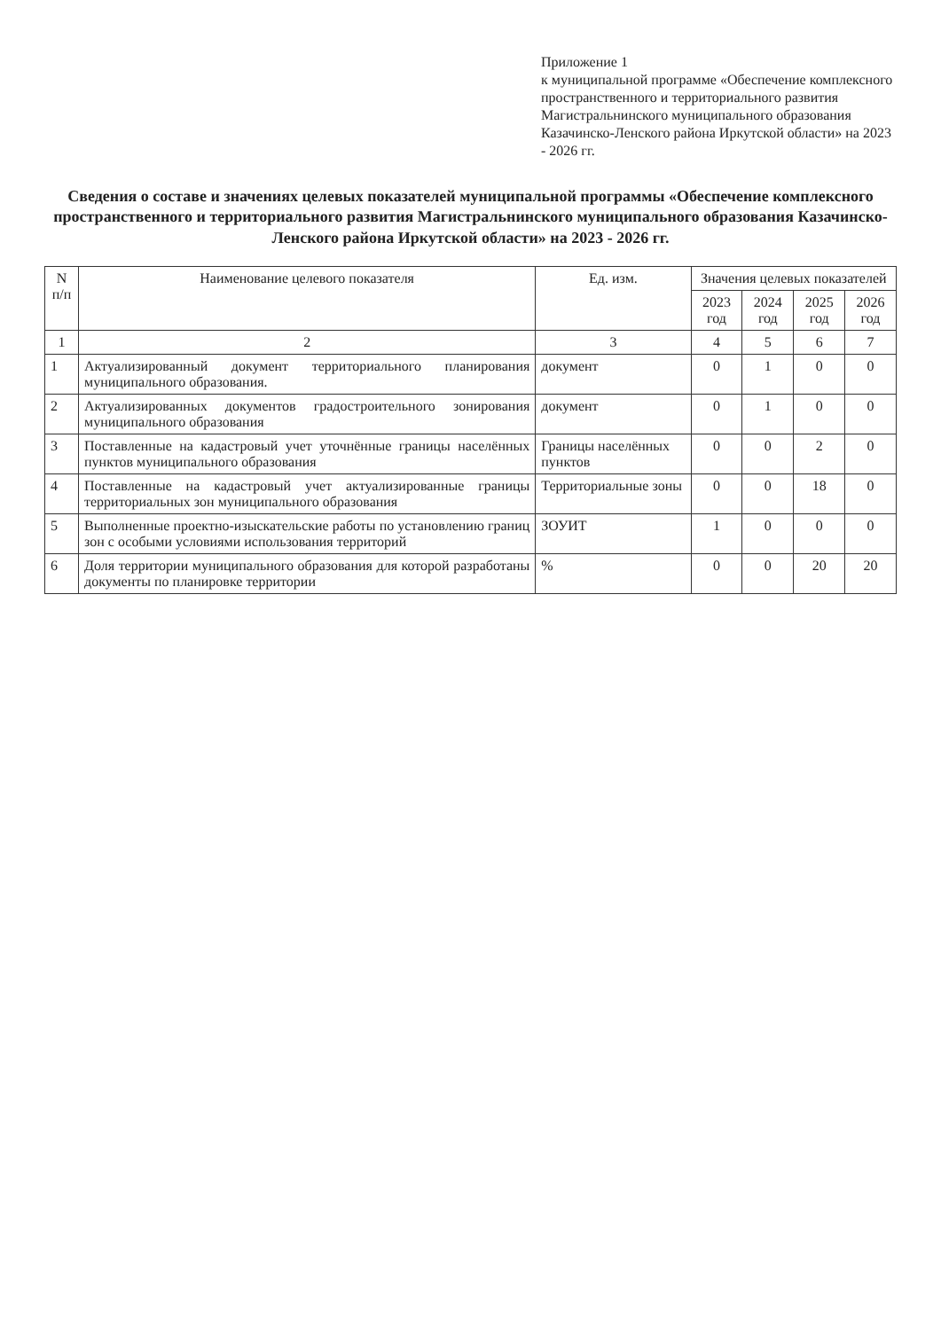Приложение 1
к муниципальной программе «Обеспечение комплексного пространственного и территориального развития Магистральнинского муниципального образования Казачинско-Ленского района Иркутской области» на 2023 - 2026 гг.
Сведения о составе и значениях целевых показателей муниципальной программы «Обеспечение комплексного пространственного и территориального развития Магистральнинского муниципального образования Казачинско-Ленского района Иркутской области» на 2023 - 2026 гг.
| N п/п | Наименование целевого показателя | Ед. изм. | Значения целевых показателей | | | |
| --- | --- | --- | --- | --- | --- | --- |
| | | | 2023 год | 2024 год | 2025 год | 2026 год |
| 1 | 2 | 3 | 4 | 5 | 6 | 7 |
| 1 | Актуализированный документ территориального планирования муниципального образования. | документ | 0 | 1 | 0 | 0 |
| 2 | Актуализированных документов градостроительного зонирования муниципального образования | документ | 0 | 1 | 0 | 0 |
| 3 | Поставленные на кадастровый учет уточнённые границы населённых пунктов муниципального образования | Границы населённых пунктов | 0 | 0 | 2 | 0 |
| 4 | Поставленные на кадастровый учет актуализированные границы территориальных зон муниципального образования | Территориальные зоны | 0 | 0 | 18 | 0 |
| 5 | Выполненные проектно-изыскательские работы по установлению границ зон с особыми условиями использования территорий | ЗОУИТ | 1 | 0 | 0 | 0 |
| 6 | Доля территории муниципального образования для которой разработаны документы по планировке территории | % | 0 | 0 | 20 | 20 |